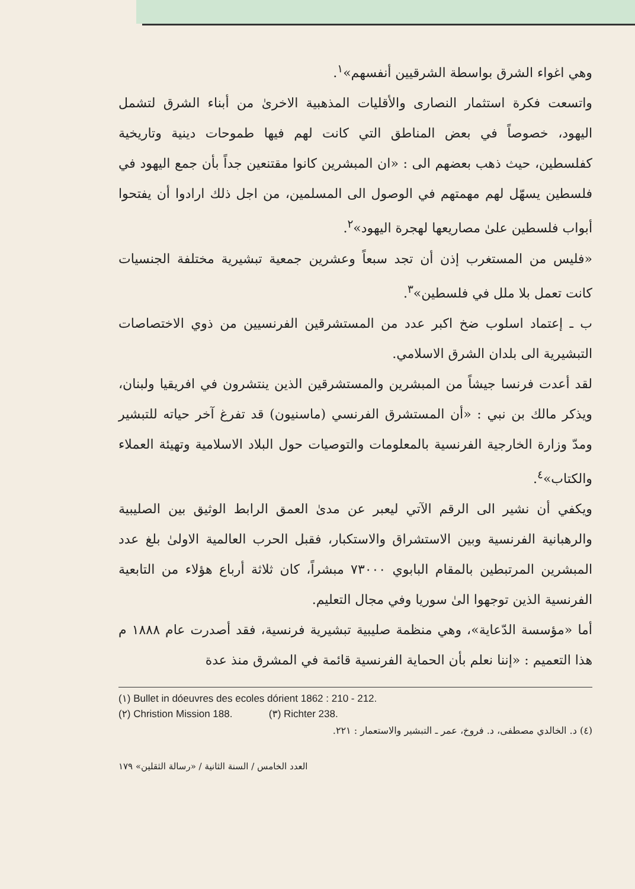وهي اغواء الشرق بواسطة الشرقيين أنفسهم»<sup>١</sup>.
واتسعت فكرة استثمار النصارى والأقليات المذهبية الاخرىٰ من أبناء الشرق لتشمل اليهود، خصوصاً في بعض المناطق التي كانت لهم فيها طموحات دينية وتاريخية كفلسطين، حيث ذهب بعضهم الى : «ان المبشرين كانوا مقتنعين جداً بأن جمع اليهود في فلسطين يسهّل لهم مهمتهم في الوصول الى المسلمين، من اجل ذلك ارادوا أن يفتحوا أبواب فلسطين علىٰ مصاريعها لهجرة اليهود»<sup>٢</sup>.
«فليس من المستغرب إذن أن تجد سبعاً وعشرين جمعية تبشيرية مختلفة الجنسيات كانت تعمل بلا ملل في فلسطين»<sup>٣</sup>.
ب ـ إعتماد اسلوب ضخ اكبر عدد من المستشرقين الفرنسيين من ذوي الاختصاصات التبشيرية الى بلدان الشرق الاسلامي.
لقد أعدت فرنسا جيشاً من المبشرين والمستشرقين الذين ينتشرون في افريقيا ولبنان، ويذكر مالك بن نبي : «أن المستشرق الفرنسي (ماسنيون) قد تفرغ آخر حياته للتبشير ومدّ وزارة الخارجية الفرنسية بالمعلومات والتوصيات حول البلاد الاسلامية وتهيئة العملاء والكتاب»<sup>٤</sup>.
ويكفي أن نشير الى الرقم الآتي ليعبر عن مدىٰ العمق الرابط الوثيق بين الصليبية والرهبانية الفرنسية وبين الاستشراق والاستكبار، فقبل الحرب العالمية الاولىٰ بلغ عدد المبشرين المرتبطين بالمقام البابوي ٧٣٠٠٠ مبشراً، كان ثلاثة أرباع هؤلاء من التابعية الفرنسية الذين توجهوا الىٰ سوريا وفي مجال التعليم.
أما «مؤسسة الدّعاية»، وهي منظمة صليبية تبشيرية فرنسية، فقد أصدرت عام ١٨٨٨ م هذا التعميم : «إننا نعلم بأن الحماية الفرنسية قائمة في المشرق منذ عدة
(١) Bullet in dóeuvres des ecoles dórient 1862 : 210 - 212.
(٢) Christion Mission 188. (٣) Richter 238.
(٤) د. الخالدي مصطفى، د. فروخ، عمر ـ التبشير والاستعمار : ٢٢١.
العدد الخامس / السنة الثانية / «رسالة الثقلين» ١٧٩